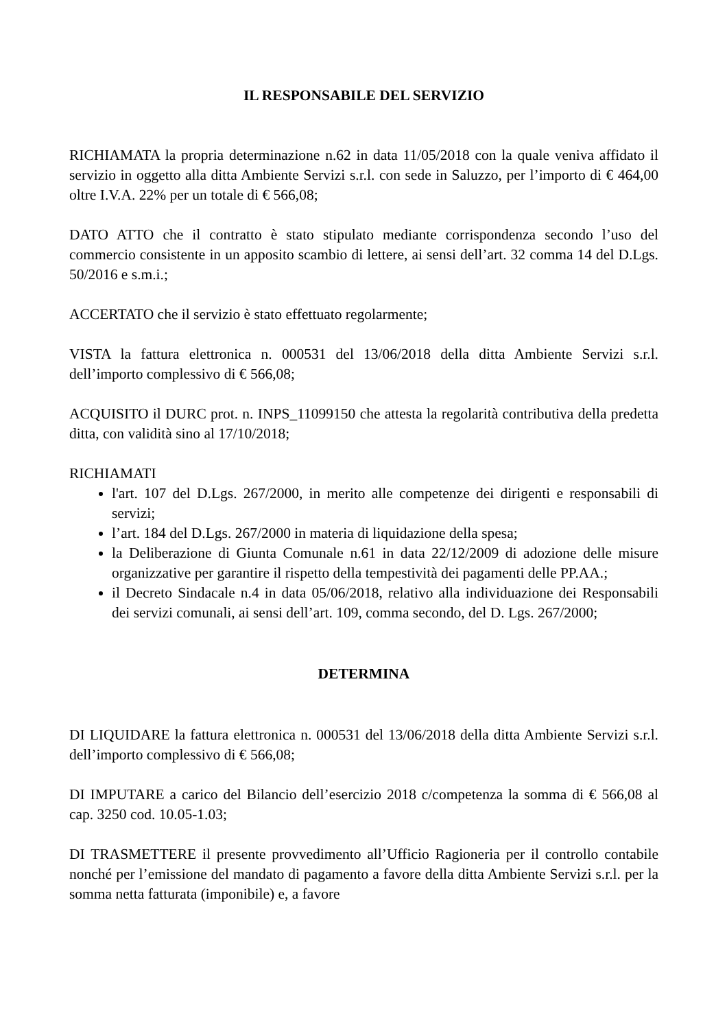IL RESPONSABILE DEL SERVIZIO
RICHIAMATA la propria determinazione n.62 in data 11/05/2018 con la quale veniva affidato il servizio in oggetto alla ditta Ambiente Servizi s.r.l. con sede in Saluzzo, per l’importo di € 464,00 oltre I.V.A. 22% per un totale di € 566,08;
DATO ATTO che il contratto è stato stipulato mediante corrispondenza secondo l’uso del commercio consistente in un apposito scambio di lettere, ai sensi dell’art. 32 comma 14 del D.Lgs. 50/2016 e s.m.i.;
ACCERTATO che il servizio è stato effettuato regolarmente;
VISTA la fattura elettronica n. 000531 del 13/06/2018 della ditta Ambiente Servizi s.r.l. dell’importo complessivo di € 566,08;
ACQUISITO il DURC prot. n. INPS_11099150 che attesta la regolarità contributiva della predetta ditta, con validità sino al 17/10/2018;
RICHIAMATI
l'art. 107 del D.Lgs. 267/2000, in merito alle competenze dei dirigenti e responsabili di servizi;
l’art. 184 del D.Lgs. 267/2000 in materia di liquidazione della spesa;
la Deliberazione di Giunta Comunale n.61 in data 22/12/2009 di adozione delle misure organizzative per garantire il rispetto della tempestività dei pagamenti delle PP.AA.;
il Decreto Sindacale n.4 in data 05/06/2018, relativo alla individuazione dei Responsabili dei servizi comunali, ai sensi dell’art. 109, comma secondo, del D. Lgs. 267/2000;
DETERMINA
DI LIQUIDARE la fattura elettronica n. 000531 del 13/06/2018 della ditta Ambiente Servizi s.r.l. dell’importo complessivo di € 566,08;
DI IMPUTARE a carico del Bilancio dell’esercizio 2018 c/competenza la somma di € 566,08 al cap. 3250 cod. 10.05-1.03;
DI TRASMETTERE il presente provvedimento all’Ufficio Ragioneria per il controllo contabile nonché per l’emissione del mandato di pagamento a favore della ditta Ambiente Servizi s.r.l. per la somma netta fatturata (imponibile) e, a favore